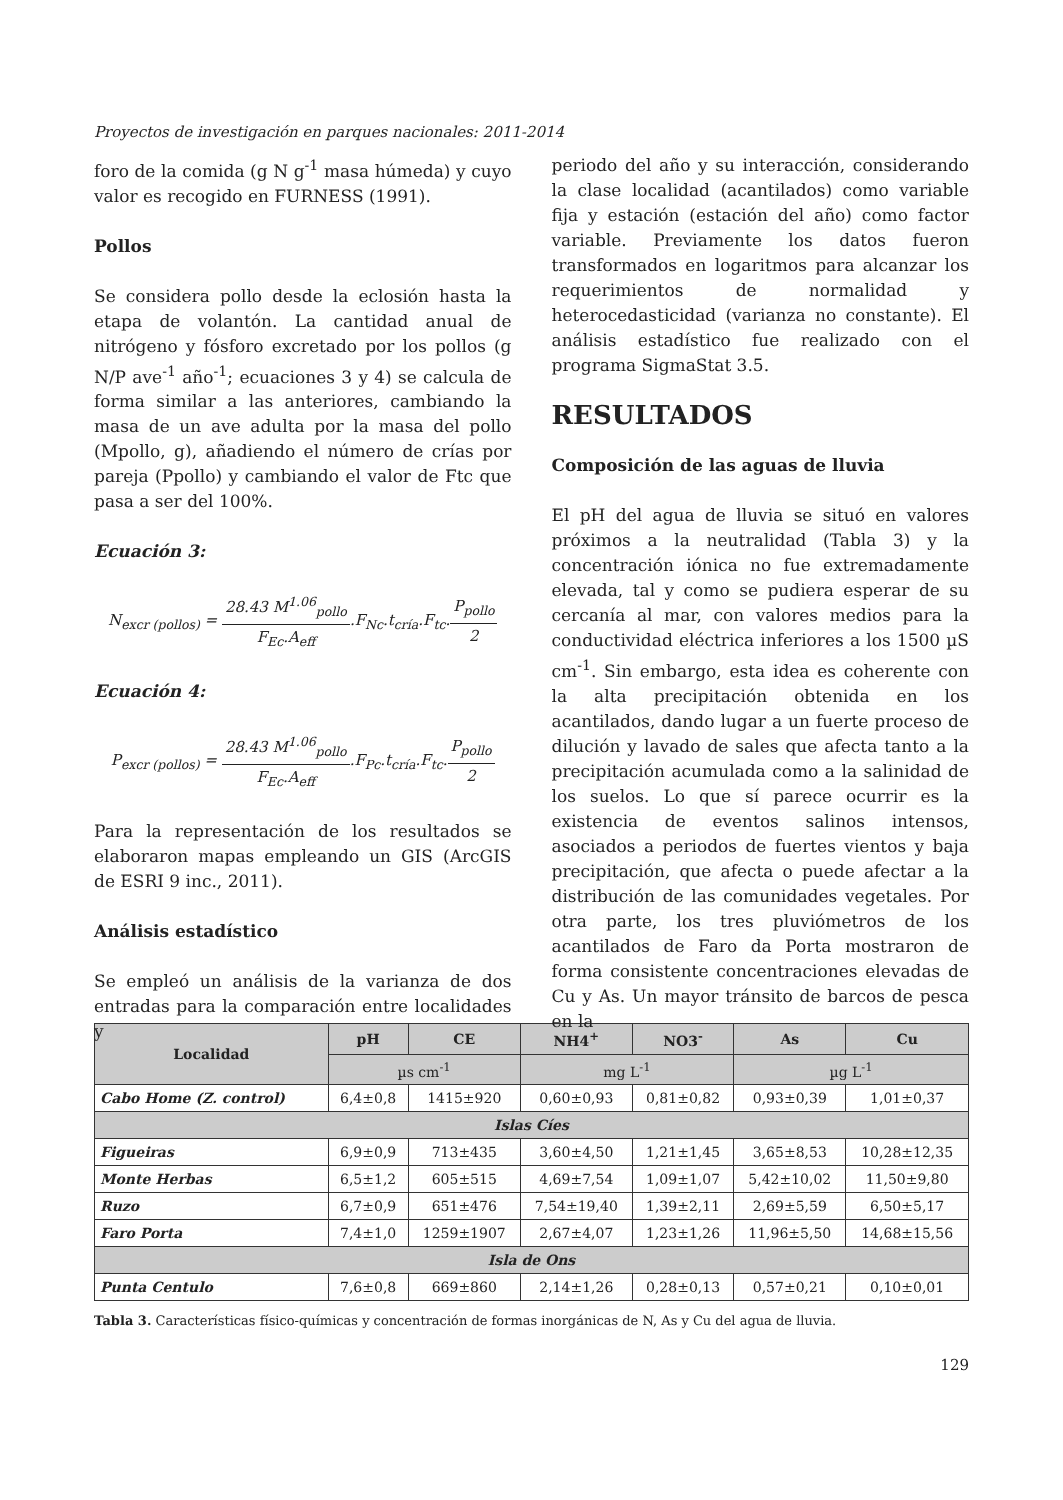Proyectos de investigación en parques nacionales: 2011-2014
foro de la comida (g N g<sup>-1</sup> masa húmeda) y cuyo valor es recogido en FURNESS (1991).
Pollos
Se considera pollo desde la eclosión hasta la etapa de volantón. La cantidad anual de nitrógeno y fósforo excretado por los pollos (g N/P ave<sup>-1</sup> año<sup>-1</sup>; ecuaciones 3 y 4) se calcula de forma similar a las anteriores, cambiando la masa de un ave adulta por la masa del pollo (Mpollo, g), añadiendo el número de crías por pareja (Ppollo) y cambiando el valor de Ftc que pasa a ser del 100%.
Ecuación 3:
N<sub>excr (pollos)</sub> = 28.43 M<sup>1.06</sup><sub>pollo</sub> F<sub>Ec</sub>.A<sub>eff</sub>.F<sub>Nc</sub>.t<sub>cría</sub>.F<sub>tc</sub>.P<sub>pollo</sub> 2
Ecuación 4:
P<sub>excr (pollos)</sub> = 28.43 M<sup>1.06</sup><sub>pollo</sub> F<sub>Ec</sub>.A<sub>eff</sub>.F<sub>Pc</sub>.t<sub>cría</sub>.F<sub>tc</sub>.P<sub>pollo</sub> 2
Para la representación de los resultados se elaboraron mapas empleando un GIS (ArcGIS de ESRI 9 inc., 2011).
Análisis estadístico
Se empleó un análisis de la varianza de dos entradas para la comparación entre localidades y
periodo del año y su interacción, considerando la clase localidad (acantilados) como variable fija y estación (estación del año) como factor variable. Previamente los datos fueron transformados en logaritmos para alcanzar los requerimientos de normalidad y heterocedasticidad (varianza no constante). El análisis estadístico fue realizado con el programa SigmaStat 3.5.
RESULTADOS
Composición de las aguas de lluvia
El pH del agua de lluvia se situó en valores próximos a la neutralidad (Tabla 3) y la concentración iónica no fue extremadamente elevada, tal y como se pudiera esperar de su cercanía al mar, con valores medios para la conductividad eléctrica inferiores a los 1500 µS cm<sup>-1</sup>. Sin embargo, esta idea es coherente con la alta precipitación obtenida en los acantilados, dando lugar a un fuerte proceso de dilución y lavado de sales que afecta tanto a la precipitación acumulada como a la salinidad de los suelos. Lo que sí parece ocurrir es la existencia de eventos salinos intensos, asociados a periodos de fuertes vientos y baja precipitación, que afecta o puede afectar a la distribución de las comunidades vegetales. Por otra parte, los tres pluviómetros de los acantilados de Faro da Porta mostraron de forma consistente concentraciones elevadas de Cu y As. Un mayor tránsito de barcos de pesca en la
| Localidad | pH | CE | NH4<sup>+</sup> | NO3<sup>-</sup> | As | Cu |
| --- | --- | --- | --- | --- | --- | --- |
| | µs cm<sup>-1</sup> | | mg L<sup>-1</sup> | | µg L<sup>-1</sup> | |
| Cabo Home (Z. control) | 6,4±0,8 | 1415±920 | 0,60±0,93 | 0,81±0,82 | 0,93±0,39 | 1,01±0,37 |
| Islas Cíes | | | | | | |
| Figueiras | 6,9±0,9 | 713±435 | 3,60±4,50 | 1,21±1,45 | 3,65±8,53 | 10,28±12,35 |
| Monte Herbas | 6,5±1,2 | 605±515 | 4,69±7,54 | 1,09±1,07 | 5,42±10,02 | 11,50±9,80 |
| Ruzo | 6,7±0,9 | 651±476 | 7,54±19,40 | 1,39±2,11 | 2,69±5,59 | 6,50±5,17 |
| Faro Porta | 7,4±1,0 | 1259±1907 | 2,67±4,07 | 1,23±1,26 | 11,96±5,50 | 14,68±15,56 |
| Isla de Ons | | | | | | |
| Punta Centulo | 7,6±0,8 | 669±860 | 2,14±1,26 | 0,28±0,13 | 0,57±0,21 | 0,10±0,01 |
Tabla 3. Características físico-químicas y concentración de formas inorgánicas de N, As y Cu del agua de lluvia.
129